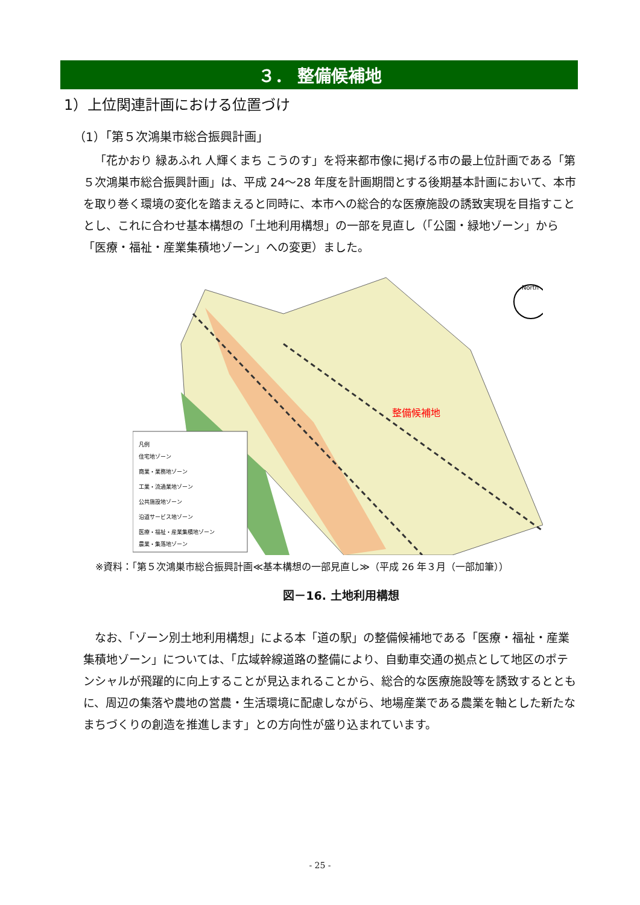３． 整備候補地
1）上位関連計画における位置づけ
（1）「第５次鴻巣市総合振興計画」
「花かおり 緑あふれ 人輝くまち こうのす」を将来都市像に掲げる市の最上位計画である「第５次鴻巣市総合振興計画」は、平成 24～28 年度を計画期間とする後期基本計画において、本市を取り巻く環境の変化を踏まえると同時に、本市への総合的な医療施設の誘致実現を目指すこととし、これに合わせ基本構想の「土地利用構想」の一部を見直し（「公園・緑地ゾーン」から「医療・福祉・産業集積地ゾーン」への変更）ました。
North
整備候補地
凡例
住宅地ゾーン
商業・業務地ゾーン
工業・流通業地ゾーン
公共施設地ゾーン
沿道サービス地ゾーン
医療・福祉・産業集積地ゾーン
農業・集落地ゾーン
※資料：「第５次鴻巣市総合振興計画≪基本構想の一部見直し≫（平成 26 年３月（一部加筆））
図－16. 土地利用構想
なお、「ゾーン別土地利用構想」による本「道の駅」の整備候補地である「医療・福祉・産業集積地ゾーン」については、「広域幹線道路の整備により、自動車交通の拠点として地区のポテンシャルが飛躍的に向上することが見込まれることから、総合的な医療施設等を誘致するとともに、周辺の集落や農地の営農・生活環境に配慮しながら、地場産業である農業を軸とした新たなまちづくりの創造を推進します」との方向性が盛り込まれています。
- 25 -